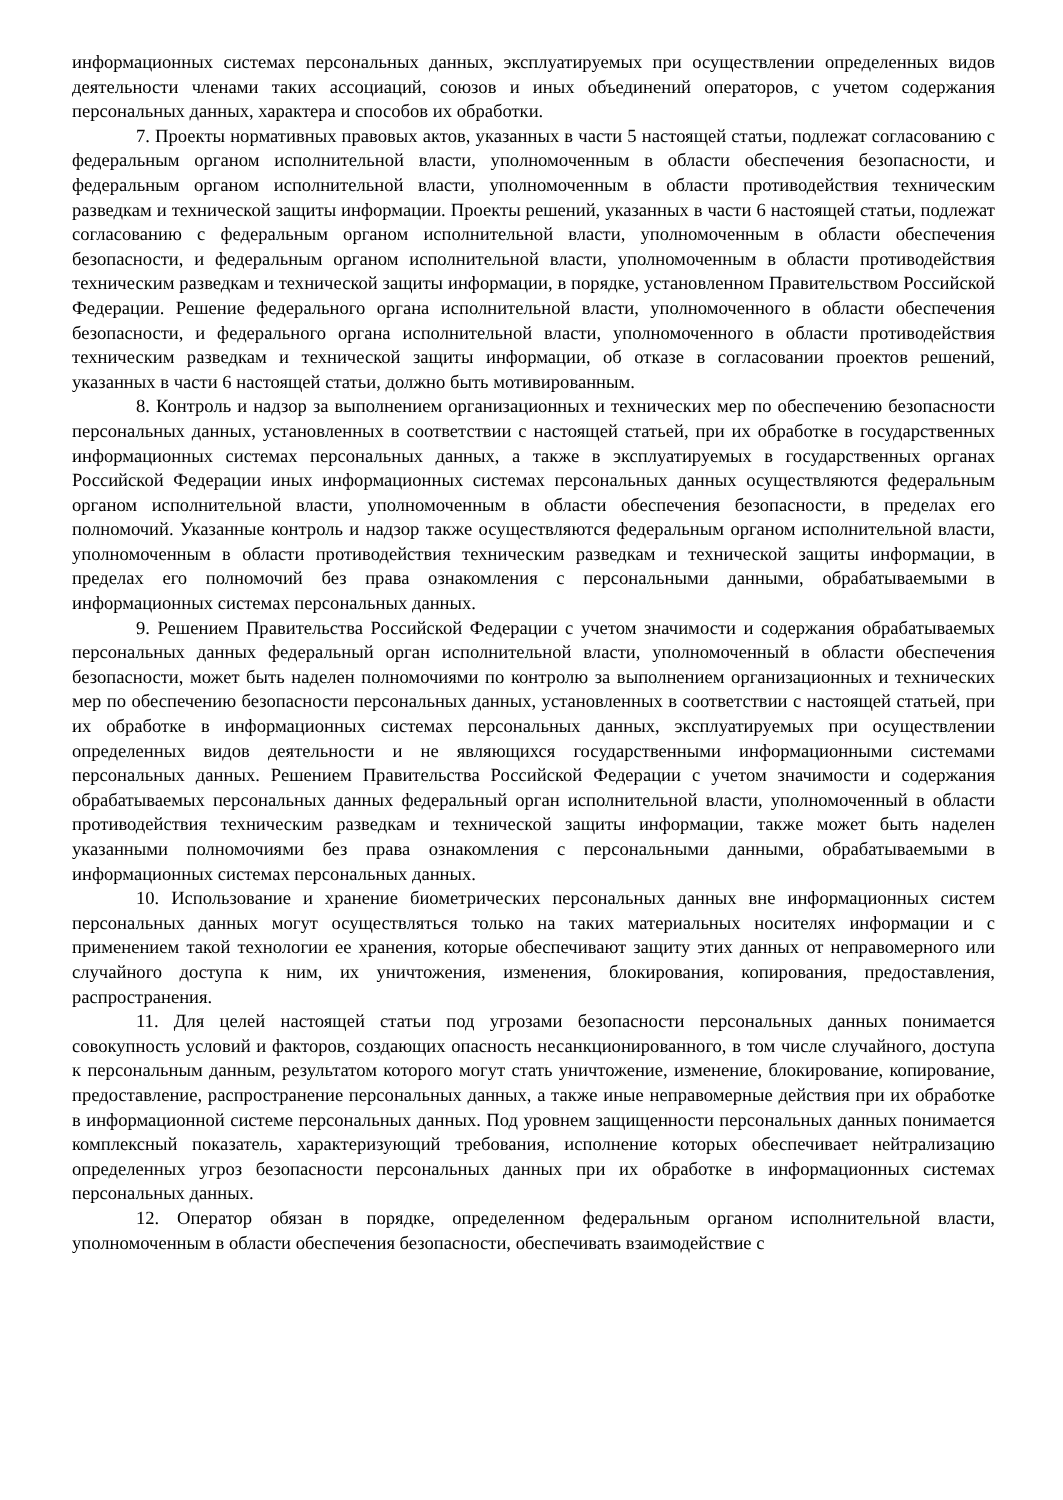информационных системах персональных данных, эксплуатируемых при осуществлении определенных видов деятельности членами таких ассоциаций, союзов и иных объединений операторов, с учетом содержания персональных данных, характера и способов их обработки.
7. Проекты нормативных правовых актов, указанных в части 5 настоящей статьи, подлежат согласованию с федеральным органом исполнительной власти, уполномоченным в области обеспечения безопасности, и федеральным органом исполнительной власти, уполномоченным в области противодействия техническим разведкам и технической защиты информации. Проекты решений, указанных в части 6 настоящей статьи, подлежат согласованию с федеральным органом исполнительной власти, уполномоченным в области обеспечения безопасности, и федеральным органом исполнительной власти, уполномоченным в области противодействия техническим разведкам и технической защиты информации, в порядке, установленном Правительством Российской Федерации. Решение федерального органа исполнительной власти, уполномоченного в области обеспечения безопасности, и федерального органа исполнительной власти, уполномоченного в области противодействия техническим разведкам и технической защиты информации, об отказе в согласовании проектов решений, указанных в части 6 настоящей статьи, должно быть мотивированным.
8. Контроль и надзор за выполнением организационных и технических мер по обеспечению безопасности персональных данных, установленных в соответствии с настоящей статьей, при их обработке в государственных информационных системах персональных данных, а также в эксплуатируемых в государственных органах Российской Федерации иных информационных системах персональных данных осуществляются федеральным органом исполнительной власти, уполномоченным в области обеспечения безопасности, в пределах его полномочий. Указанные контроль и надзор также осуществляются федеральным органом исполнительной власти, уполномоченным в области противодействия техническим разведкам и технической защиты информации, в пределах его полномочий без права ознакомления с персональными данными, обрабатываемыми в информационных системах персональных данных.
9. Решением Правительства Российской Федерации с учетом значимости и содержания обрабатываемых персональных данных федеральный орган исполнительной власти, уполномоченный в области обеспечения безопасности, может быть наделен полномочиями по контролю за выполнением организационных и технических мер по обеспечению безопасности персональных данных, установленных в соответствии с настоящей статьей, при их обработке в информационных системах персональных данных, эксплуатируемых при осуществлении определенных видов деятельности и не являющихся государственными информационными системами персональных данных. Решением Правительства Российской Федерации с учетом значимости и содержания обрабатываемых персональных данных федеральный орган исполнительной власти, уполномоченный в области противодействия техническим разведкам и технической защиты информации, также может быть наделен указанными полномочиями без права ознакомления с персональными данными, обрабатываемыми в информационных системах персональных данных.
10. Использование и хранение биометрических персональных данных вне информационных систем персональных данных могут осуществляться только на таких материальных носителях информации и с применением такой технологии ее хранения, которые обеспечивают защиту этих данных от неправомерного или случайного доступа к ним, их уничтожения, изменения, блокирования, копирования, предоставления, распространения.
11. Для целей настоящей статьи под угрозами безопасности персональных данных понимается совокупность условий и факторов, создающих опасность несанкционированного, в том числе случайного, доступа к персональным данным, результатом которого могут стать уничтожение, изменение, блокирование, копирование, предоставление, распространение персональных данных, а также иные неправомерные действия при их обработке в информационной системе персональных данных. Под уровнем защищенности персональных данных понимается комплексный показатель, характеризующий требования, исполнение которых обеспечивает нейтрализацию определенных угроз безопасности персональных данных при их обработке в информационных системах персональных данных.
12. Оператор обязан в порядке, определенном федеральным органом исполнительной власти, уполномоченным в области обеспечения безопасности, обеспечивать взаимодействие с